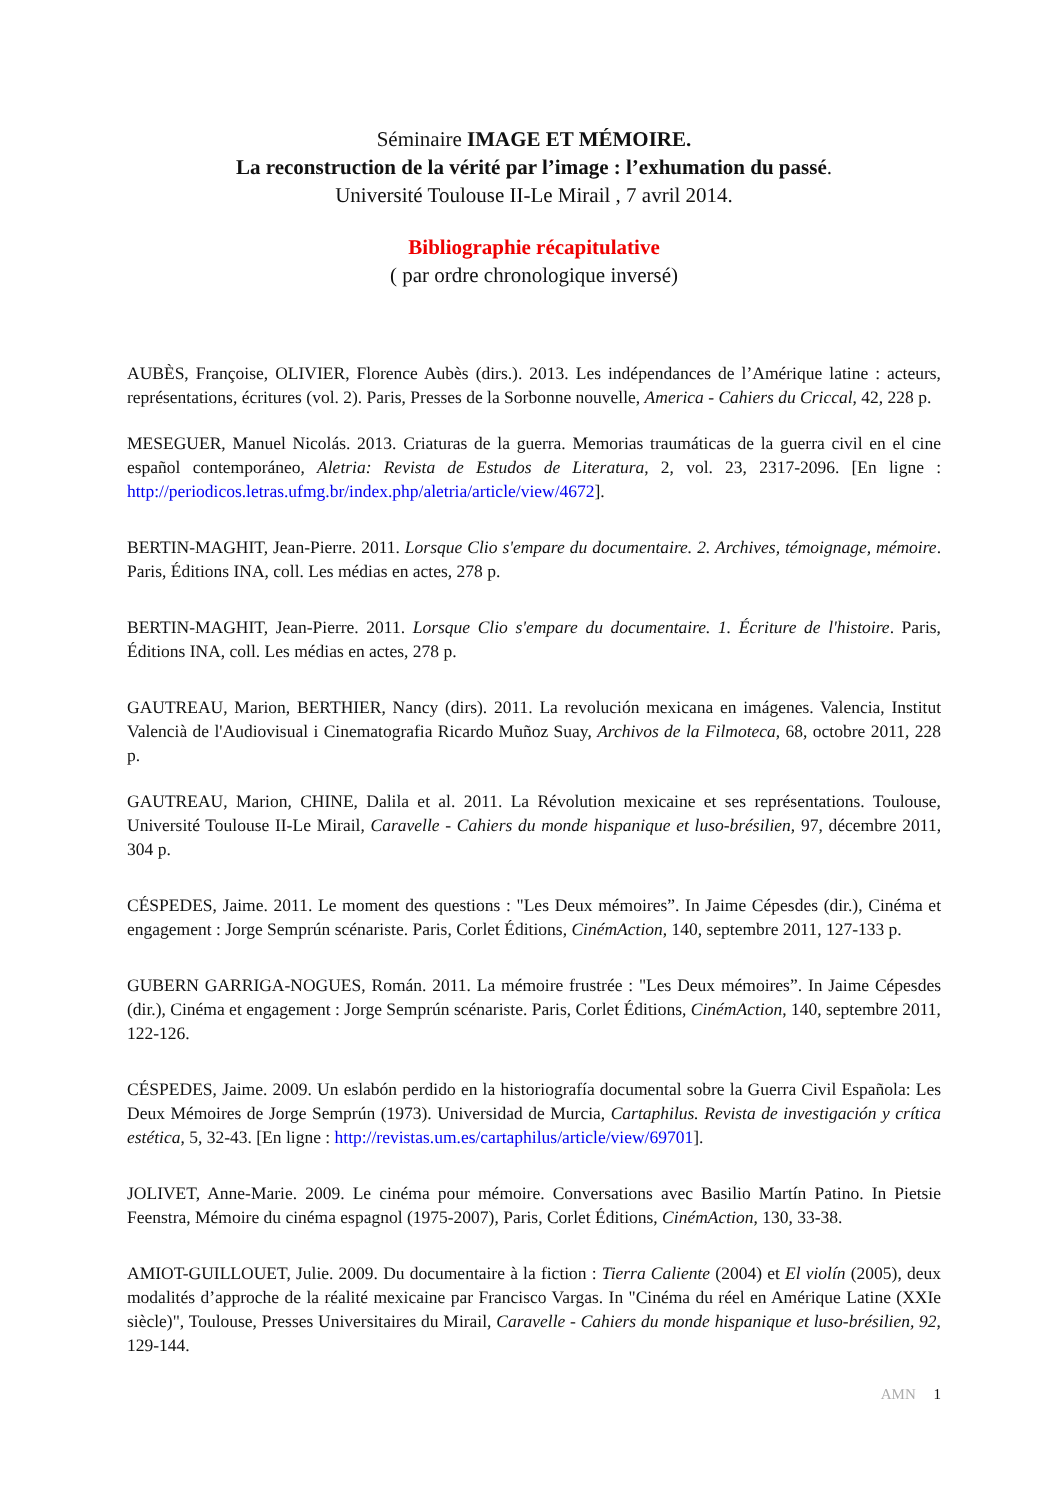Séminaire IMAGE ET MÉMOIRE.
La reconstruction de la vérité par l’image : l’exhumation du passé.
Université Toulouse II-Le Mirail , 7 avril 2014.
Bibliographie récapitulative
( par ordre chronologique inversé)
AUBÈS, Françoise, OLIVIER, Florence Aubès (dirs.). 2013. Les indépendances de l’Amérique latine : acteurs, représentations, écritures (vol. 2). Paris, Presses de la Sorbonne nouvelle, America - Cahiers du Criccal, 42, 228 p.
MESEGUER, Manuel Nicolás. 2013. Criaturas de la guerra. Memorias traumáticas de la guerra civil en el cine español contemporáneo, Aletria: Revista de Estudos de Literatura, 2, vol. 23, 2317-2096. [En ligne : http://periodicos.letras.ufmg.br/index.php/aletria/article/view/4672].
BERTIN-MAGHIT, Jean-Pierre. 2011. Lorsque Clio s'empare du documentaire. 2. Archives, témoignage, mémoire. Paris, Éditions INA, coll. Les médias en actes, 278 p.
BERTIN-MAGHIT, Jean-Pierre. 2011. Lorsque Clio s'empare du documentaire. 1. Écriture de l'histoire. Paris, Éditions INA, coll. Les médias en actes, 278 p.
GAUTREAU, Marion, BERTHIER, Nancy (dirs). 2011. La revolución mexicana en imágenes. Valencia, Institut Valencià de l'Audiovisual i Cinematografia Ricardo Muñoz Suay, Archivos de la Filmoteca, 68, octobre 2011, 228 p.
GAUTREAU, Marion, CHINE, Dalila et al. 2011. La Révolution mexicaine et ses représentations. Toulouse, Université Toulouse II-Le Mirail, Caravelle - Cahiers du monde hispanique et luso-brésilien, 97, décembre 2011, 304 p.
CÉSPEDES, Jaime. 2011. Le moment des questions : "Les Deux mémoires”. In Jaime Cépesdes (dir.), Cinéma et engagement : Jorge Semprún scénariste. Paris, Corlet Éditions, CinémAction, 140, septembre 2011, 127-133 p.
GUBERN GARRIGA-NOGUES, Román. 2011. La mémoire frustrée : "Les Deux mémoires”. In Jaime Cépesdes (dir.), Cinéma et engagement : Jorge Semprún scénariste. Paris, Corlet Éditions, CinémAction, 140, septembre 2011, 122-126.
CÉSPEDES, Jaime. 2009. Un eslabón perdido en la historiografía documental sobre la Guerra Civil Española: Les Deux Mémoires de Jorge Semprún (1973). Universidad de Murcia, Cartaphilus. Revista de investigación y crítica estética, 5, 32-43. [En ligne : http://revistas.um.es/cartaphilus/article/view/69701].
JOLIVET, Anne-Marie. 2009. Le cinéma pour mémoire. Conversations avec Basilio Martín Patino. In Pietsie Feenstra, Mémoire du cinéma espagnol (1975-2007), Paris, Corlet Éditions, CinémAction, 130, 33-38.
AMIOT-GUILLOUET, Julie. 2009. Du documentaire à la fiction : Tierra Caliente (2004) et El violín (2005), deux modalités d’approche de la réalité mexicaine par Francisco Vargas. In "Cinéma du réel en Amérique Latine (XXIe siècle)", Toulouse, Presses Universitaires du Mirail, Caravelle - Cahiers du monde hispanique et luso-brésilien, 92, 129-144.
AMN 1